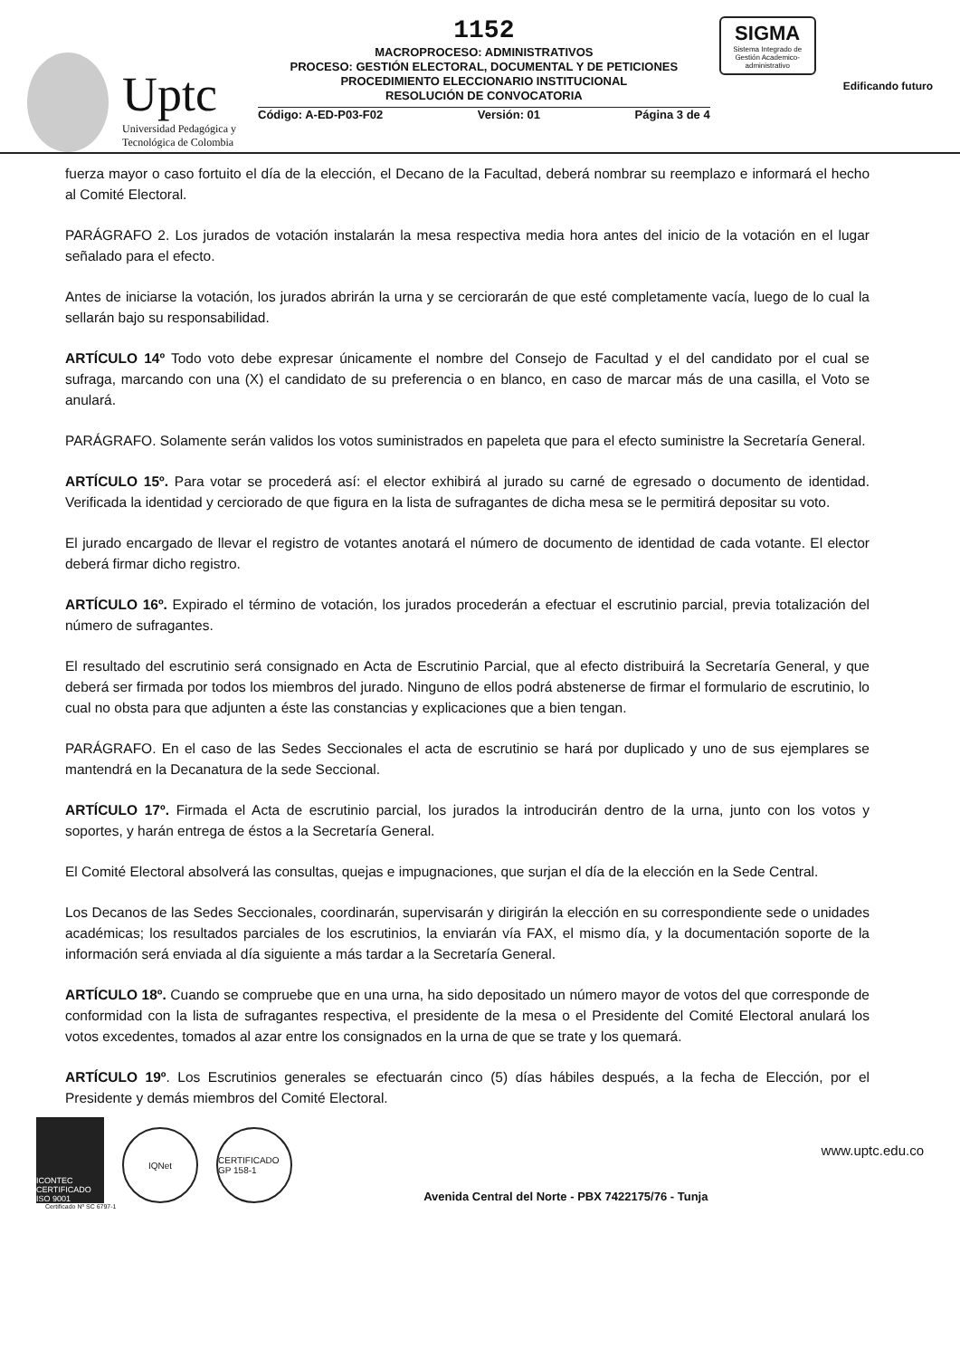Uptc
Universidad Pedagógica y
Tecnológica de Colombia
1152
MACROPROCESO: ADMINISTRATIVOS
PROCESO: GESTIÓN ELECTORAL, DOCUMENTAL Y DE PETICIONES
PROCEDIMIENTO ELECCIONARIO INSTITUCIONAL
RESOLUCIÓN DE CONVOCATORIA
Código: A-ED-P03-F02 Versión: 01 Página 3 de 4
SIGMA
Sistema Integrado de Gestión Academico-administrativo
Edificando futuro
fuerza mayor o caso fortuito el día de la elección, el Decano de la Facultad, deberá nombrar su reemplazo e informará el hecho al Comité Electoral.
PARÁGRAFO 2. Los jurados de votación instalarán la mesa respectiva media hora antes del inicio de la votación en el lugar señalado para el efecto.
Antes de iniciarse la votación, los jurados abrirán la urna y se cerciorarán de que esté completamente vacía, luego de lo cual la sellarán bajo su responsabilidad.
ARTÍCULO 14º Todo voto debe expresar únicamente el nombre del Consejo de Facultad y el del candidato por el cual se sufraga, marcando con una (X) el candidato de su preferencia o en blanco, en caso de marcar más de una casilla, el Voto se anulará.
PARÁGRAFO. Solamente serán validos los votos suministrados en papeleta que para el efecto suministre la Secretaría General.
ARTÍCULO 15º. Para votar se procederá así: el elector exhibirá al jurado su carné de egresado o documento de identidad. Verificada la identidad y cerciorado de que figura en la lista de sufragantes de dicha mesa se le permitirá depositar su voto.
El jurado encargado de llevar el registro de votantes anotará el número de documento de identidad de cada votante. El elector deberá firmar dicho registro.
ARTÍCULO 16º. Expirado el término de votación, los jurados procederán a efectuar el escrutinio parcial, previa totalización del número de sufragantes.
El resultado del escrutinio será consignado en Acta de Escrutinio Parcial, que al efecto distribuirá la Secretaría General, y que deberá ser firmada por todos los miembros del jurado. Ninguno de ellos podrá abstenerse de firmar el formulario de escrutinio, lo cual no obsta para que adjunten a éste las constancias y explicaciones que a bien tengan.
PARÁGRAFO. En el caso de las Sedes Seccionales el acta de escrutinio se hará por duplicado y uno de sus ejemplares se mantendrá en la Decanatura de la sede Seccional.
ARTÍCULO 17º. Firmada el Acta de escrutinio parcial, los jurados la introducirán dentro de la urna, junto con los votos y soportes, y harán entrega de éstos a la Secretaría General.
El Comité Electoral absolverá las consultas, quejas e impugnaciones, que surjan el día de la elección en la Sede Central.
Los Decanos de las Sedes Seccionales, coordinarán, supervisarán y dirigirán la elección en su correspondiente sede o unidades académicas; los resultados parciales de los escrutinios, la enviarán vía FAX, el mismo día, y la documentación soporte de la información será enviada al día siguiente a más tardar a la Secretaría General.
ARTÍCULO 18º. Cuando se compruebe que en una urna, ha sido depositado un número mayor de votos del que corresponde de conformidad con la lista de sufragantes respectiva, el presidente de la mesa o el Presidente del Comité Electoral anulará los votos excedentes, tomados al azar entre los consignados en la urna de que se trate y los quemará.
ARTÍCULO 19º. Los Escrutinios generales se efectuarán cinco (5) días hábiles después, a la fecha de Elección, por el Presidente y demás miembros del Comité Electoral.
ICONTEC CERTIFICADO ISO 9001
IQNet
CERTIFICADO GP 158-1
Avenida Central del Norte - PBX 7422175/76 - Tunja
www.uptc.edu.co
Certificado Nº SC 6797-1